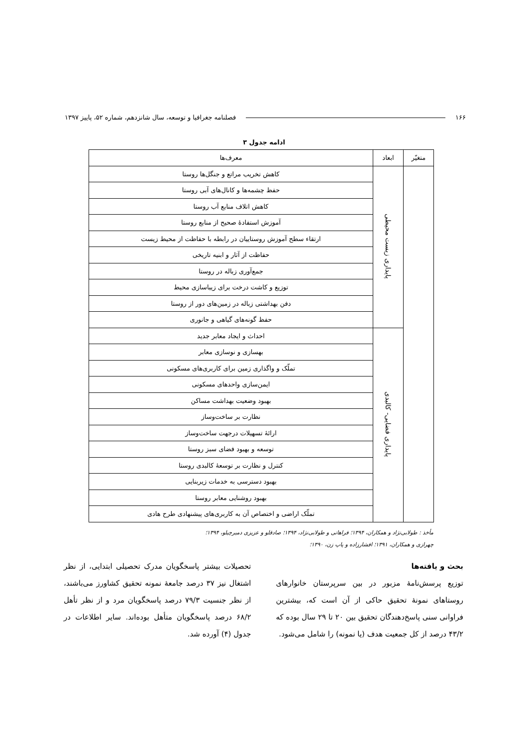۱۶۶ فصلنامه جغرافیا و توسعه، سال شانزدهم، شماره ۵۲، پاییز ۱۳۹۷
ادامه جدول ۳
| متغیّر | ابعاد | معرف‌ها |
| --- | --- | --- |
| | پایداری زیست محیطی | کاهش تخریب مراتع و جنگل‌ها روستا |
| | | حفظ چشمه‌ها و کانال‌های آبی روستا |
| | | کاهش اتلاف منابع آب روستا |
| | | آموزش استفادهٔ صحیح از منابع روستا |
| | | ارتقاء سطح آموزش روستاییان در رابطه با حفاظت از محیط زیست |
| | | حفاظت از آثار و ابنیه تاریخی |
| | | جمع‌آوری زباله در روستا |
| | | توزیع و کاشت درخت برای زیباسازی محیط |
| | | دفن بهداشتی زباله در زمین‌های دور از روستا |
| | | حفظ گونه‌های گیاهی و جانوری |
| | پایداری فضایی- کالبدی | احداث و ایجاد معابر جدید |
| | | بهسازی و نوسازی معابر |
| | | تملّک و واگذاری زمین برای کاربری‌های مسکونی |
| | | ایمن‌سازی واحدهای مسکونی |
| | | بهبود وضعیت بهداشت مساکن |
| | | نظارت بر ساخت‌وساز |
| | | ارائهٔ تسهیلات درجهت ساخت‌وساز |
| | | توسعه و بهبود فضای سبز روستا |
| | | کنترل و نظارت بر توسعهٔ کالبدی روستا |
| | | بهبود دسترسی به خدمات زیربنایی |
| | | بهبود روشنایی معابر روستا |
| | | تملّک اراضی و اختصاص آن به کاربری‌های پیشنهادی طرح هادی |
مأخذ : طولابی‌نژاد و همکاران، ۱۳۹۴؛ فراهانی و طولابی‌نژاد، ۱۳۹۴؛ صادقلو و عزیزی دمیرچیلو، ۱۳۹۴؛
چهرازی و همکاران، ۱۳۹۱؛ افشارزاده و پاپ زن، ۱۳۹۰؛
بحث و یافته‌ها
توزیع پرسش‌نامهٔ مزبور در بین سرپرستان خانوارهای روستاهای نمونهٔ تحقیق حاکی از آن است که، بیشترین فراوانی سنی پاسخ‌دهندگان تحقیق بین ۲۰ تا ۲۹ سال بوده که ۴۳/۲ درصد از کل جمعیت هدف (یا نمونه) را شامل می‌شود.
تحصیلات بیشتر پاسخگویان مدرک تحصیلی ابتدایی، از نظر اشتغال نیز ۳۷ درصد جامعهٔ نمونه تحقیق کشاورز می‌باشند، از نظر جنسیت ۷۹/۳ درصد پاسخگویان مرد و از نظر تأهل ۶۸/۲ درصد پاسخگویان متأهل بوده‌اند. سایر اطلاعات در جدول (۴) آورده شد.